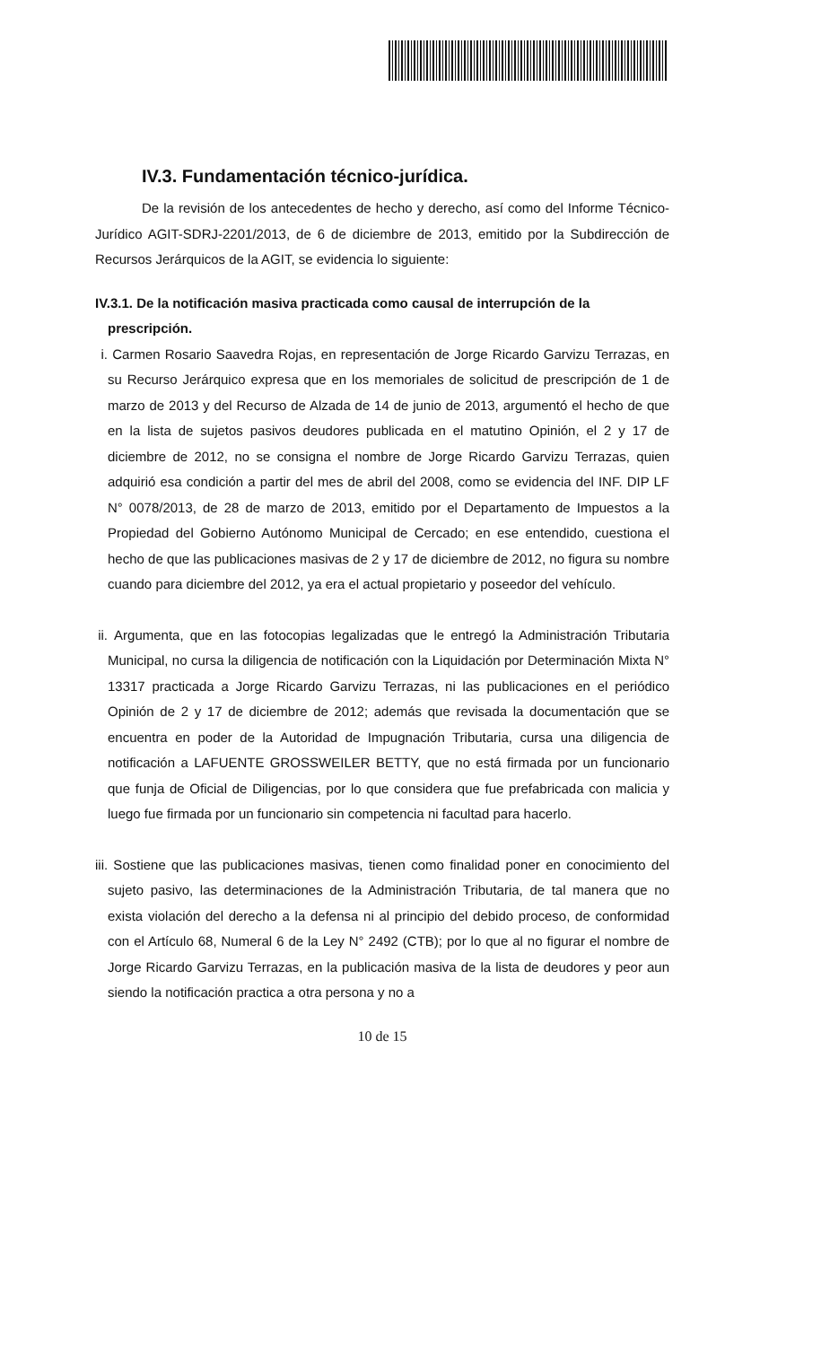IV.3. Fundamentación técnico-jurídica.
De la revisión de los antecedentes de hecho y derecho, así como del Informe Técnico-Jurídico AGIT-SDRJ-2201/2013, de 6 de diciembre de 2013, emitido por la Subdirección de Recursos Jerárquicos de la AGIT, se evidencia lo siguiente:
IV.3.1. De la notificación masiva practicada como causal de interrupción de la prescripción.
i.
Carmen Rosario Saavedra Rojas, en representación de Jorge Ricardo Garvizu Terrazas, en su Recurso Jerárquico expresa que en los memoriales de solicitud de prescripción de 1 de marzo de 2013 y del Recurso de Alzada de 14 de junio de 2013, argumentó el hecho de que en la lista de sujetos pasivos deudores publicada en el matutino Opinión, el 2 y 17 de diciembre de 2012, no se consigna el nombre de Jorge Ricardo Garvizu Terrazas, quien adquirió esa condición a partir del mes de abril del 2008, como se evidencia del INF. DIP LF N° 0078/2013, de 28 de marzo de 2013, emitido por el Departamento de Impuestos a la Propiedad del Gobierno Autónomo Municipal de Cercado; en ese entendido, cuestiona el hecho de que las publicaciones masivas de 2 y 17 de diciembre de 2012, no figura su nombre cuando para diciembre del 2012, ya era el actual propietario y poseedor del vehículo.
ii.
Argumenta, que en las fotocopias legalizadas que le entregó la Administración Tributaria Municipal, no cursa la diligencia de notificación con la Liquidación por Determinación Mixta N° 13317 practicada a Jorge Ricardo Garvizu Terrazas, ni las publicaciones en el periódico Opinión de 2 y 17 de diciembre de 2012; además que revisada la documentación que se encuentra en poder de la Autoridad de Impugnación Tributaria, cursa una diligencia de notificación a LAFUENTE GROSSWEILER BETTY, que no está firmada por un funcionario que funja de Oficial de Diligencias, por lo que considera que fue prefabricada con malicia y luego fue firmada por un funcionario sin competencia ni facultad para hacerlo.
iii.
Sostiene que las publicaciones masivas, tienen como finalidad poner en conocimiento del sujeto pasivo, las determinaciones de la Administración Tributaria, de tal manera que no exista violación del derecho a la defensa ni al principio del debido proceso, de conformidad con el Artículo 68, Numeral 6 de la Ley N° 2492 (CTB); por lo que al no figurar el nombre de Jorge Ricardo Garvizu Terrazas, en la publicación masiva de la lista de deudores y peor aun siendo la notificación practica a otra persona y no a
10 de 15